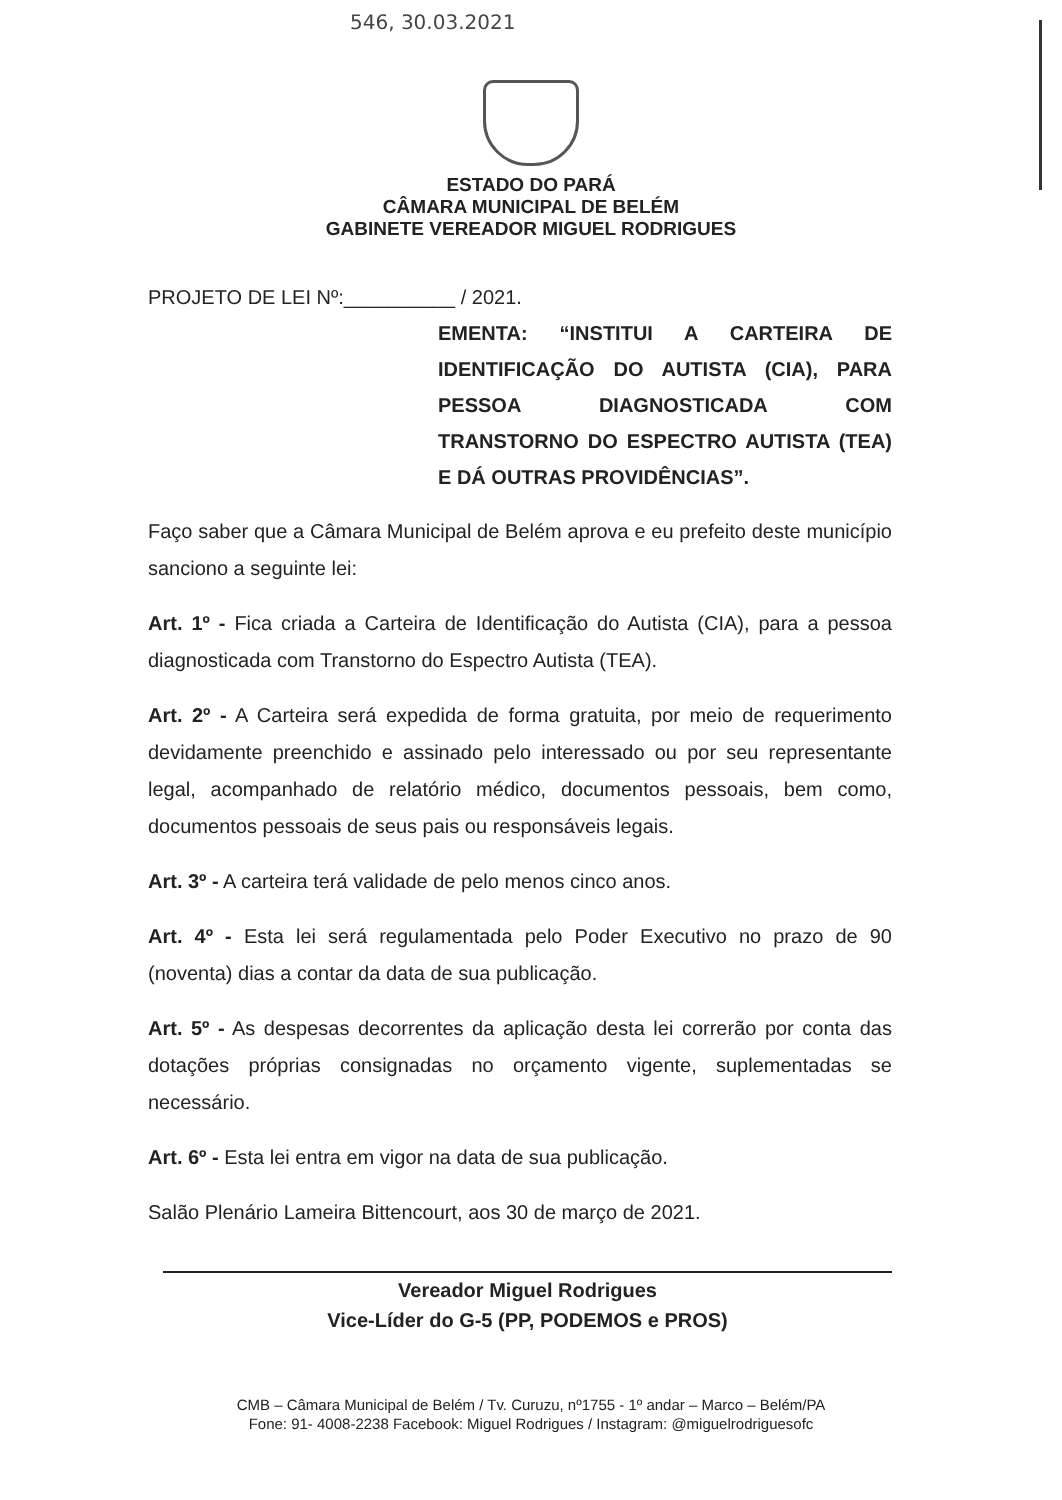546, 30.03.2021
ESTADO DO PARÁ
CÂMARA MUNICIPAL DE BELÉM
GABINETE VEREADOR MIGUEL RODRIGUES
PROJETO DE LEI Nº:__________ / 2021.
EMENTA: “INSTITUI A CARTEIRA DE IDENTIFICAÇÃO DO AUTISTA (CIA), PARA PESSOA DIAGNOSTICADA COM TRANSTORNO DO ESPECTRO AUTISTA (TEA) E DÁ OUTRAS PROVIDÊNCIAS”.
Faço saber que a Câmara Municipal de Belém aprova e eu prefeito deste município sanciono a seguinte lei:
Art. 1º - Fica criada a Carteira de Identificação do Autista (CIA), para a pessoa diagnosticada com Transtorno do Espectro Autista (TEA).
Art. 2º - A Carteira será expedida de forma gratuita, por meio de requerimento devidamente preenchido e assinado pelo interessado ou por seu representante legal, acompanhado de relatório médico, documentos pessoais, bem como, documentos pessoais de seus pais ou responsáveis legais.
Art. 3º - A carteira terá validade de pelo menos cinco anos.
Art. 4º - Esta lei será regulamentada pelo Poder Executivo no prazo de 90 (noventa) dias a contar da data de sua publicação.
Art. 5º - As despesas decorrentes da aplicação desta lei correrão por conta das dotações próprias consignadas no orçamento vigente, suplementadas se necessário.
Art. 6º - Esta lei entra em vigor na data de sua publicação.
Salão Plenário Lameira Bittencourt, aos 30 de março de 2021.
Vereador Miguel Rodrigues
Vice-Líder do G-5 (PP, PODEMOS e PROS)
CMB – Câmara Municipal de Belém / Tv. Curuzu, nº1755 - 1º andar – Marco – Belém/PA
Fone: 91- 4008-2238 Facebook: Miguel Rodrigues / Instagram: @miguelrodriguesofc